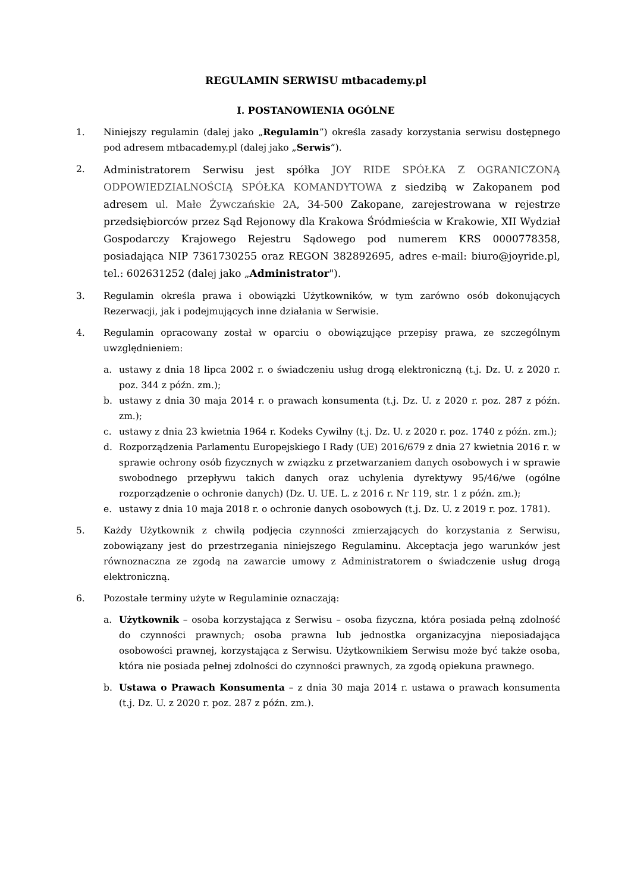REGULAMIN SERWISU mtbacademy.pl
I. POSTANOWIENIA OGÓLNE
1. Niniejszy regulamin (dalej jako „Regulamin”) określa zasady korzystania serwisu dostępnego pod adresem mtbacademy.pl (dalej jako „Serwis”).
2.
Administratorem Serwisu jest spółka JOY RIDE SPÓŁKA Z OGRANICZONĄ ODPOWIEDZIALNOŚCIĄ SPÓŁKA KOMANDYTOWA z siedzibą w Zakopanem pod adresem ul. Małe Żywczańskie 2A, 34-500 Zakopane, zarejestrowana w rejestrze przedsiębiorców przez Sąd Rejonowy dla Krakowa Śródmieścia w Krakowie, XII Wydział Gospodarczy Krajowego Rejestru Sądowego pod numerem KRS 0000778358, posiadająca NIP 7361730255 oraz REGON 382892695, adres e-mail: biuro@joyride.pl, tel.: 602631252 (dalej jako „Administrator").
3. Regulamin określa prawa i obowiązki Użytkowników, w tym zarówno osób dokonujących Rezerwacji, jak i podejmujących inne działania w Serwisie.
4. Regulamin opracowany został w oparciu o obowiązujące przepisy prawa, ze szczególnym uwzględnieniem:
a. ustawy z dnia 18 lipca 2002 r. o świadczeniu usług drogą elektroniczną (t.j. Dz. U. z 2020 r. poz. 344 z późn. zm.);
b. ustawy z dnia 30 maja 2014 r. o prawach konsumenta (t.j. Dz. U. z 2020 r. poz. 287 z późn. zm.);
c. ustawy z dnia 23 kwietnia 1964 r. Kodeks Cywilny (t.j. Dz. U. z 2020 r. poz. 1740 z późn. zm.);
d. Rozporządzenia Parlamentu Europejskiego I Rady (UE) 2016/679 z dnia 27 kwietnia 2016 r. w sprawie ochrony osób fizycznych w związku z przetwarzaniem danych osobowych i w sprawie swobodnego przepływu takich danych oraz uchylenia dyrektywy 95/46/we (ogólne rozporządzenie o ochronie danych) (Dz. U. UE. L. z 2016 r. Nr 119, str. 1 z późn. zm.);
e. ustawy z dnia 10 maja 2018 r. o ochronie danych osobowych (t.j. Dz. U. z 2019 r. poz. 1781).
5. Każdy Użytkownik z chwilą podjęcia czynności zmierzających do korzystania z Serwisu, zobowiązany jest do przestrzegania niniejszego Regulaminu. Akceptacja jego warunków jest równoznaczna ze zgodą na zawarcie umowy z Administratorem o świadczenie usług drogą elektroniczną.
6. Pozostałe terminy użyte w Regulaminie oznaczają:
a. Użytkownik – osoba korzystająca z Serwisu – osoba fizyczna, która posiada pełną zdolność do czynności prawnych; osoba prawna lub jednostka organizacyjna nieposiadająca osobowości prawnej, korzystająca z Serwisu. Użytkownikiem Serwisu może być także osoba, która nie posiada pełnej zdolności do czynności prawnych, za zgodą opiekuna prawnego.
b. Ustawa o Prawach Konsumenta – z dnia 30 maja 2014 r. ustawa o prawach konsumenta (t.j. Dz. U. z 2020 r. poz. 287 z późn. zm.).